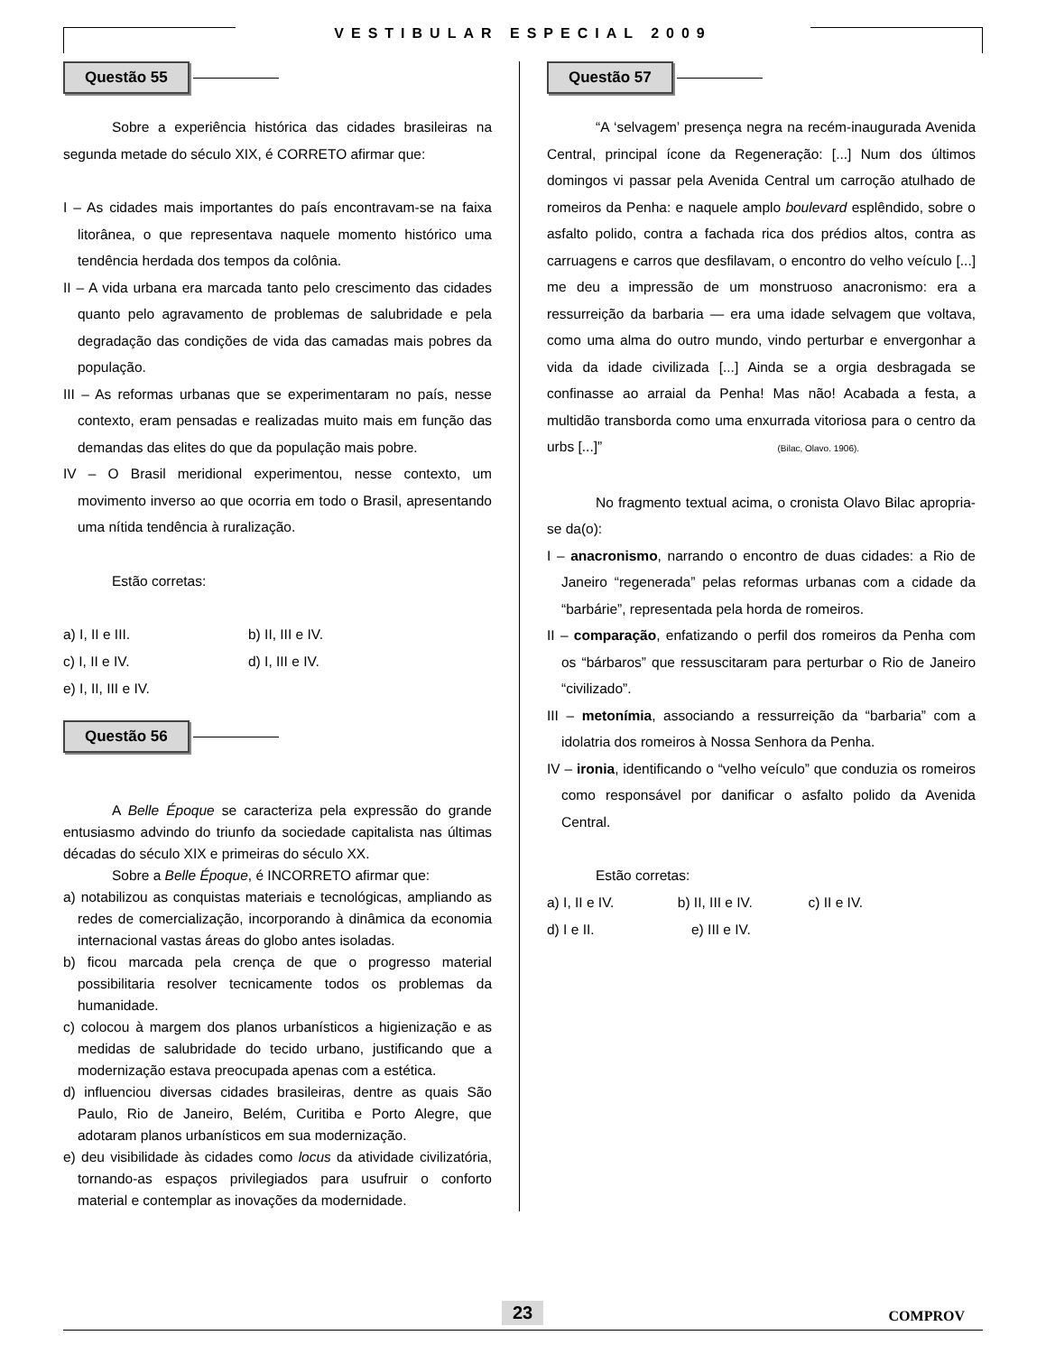VESTIBULAR ESPECIAL 2009
Questão 55
Sobre a experiência histórica das cidades brasileiras na segunda metade do século XIX, é CORRETO afirmar que:
I – As cidades mais importantes do país encontravam-se na faixa litorânea, o que representava naquele momento histórico uma tendência herdada dos tempos da colônia.
II – A vida urbana era marcada tanto pelo crescimento das cidades quanto pelo agravamento de problemas de salubridade e pela degradação das condições de vida das camadas mais pobres da população.
III – As reformas urbanas que se experimentaram no país, nesse contexto, eram pensadas e realizadas muito mais em função das demandas das elites do que da população mais pobre.
IV – O Brasil meridional experimentou, nesse contexto, um movimento inverso ao que ocorria em todo o Brasil, apresentando uma nítida tendência à ruralização.
Estão corretas:
a) I, II e III. b) II, III e IV.
c) I, II e IV. d) I, III e IV.
e) I, II, III e IV.
Questão 56
A Belle Époque se caracteriza pela expressão do grande entusiasmo advindo do triunfo da sociedade capitalista nas últimas décadas do século XIX e primeiras do século XX.
Sobre a Belle Époque, é INCORRETO afirmar que:
a) notabilizou as conquistas materiais e tecnológicas, ampliando as redes de comercialização, incorporando à dinâmica da economia internacional vastas áreas do globo antes isoladas.
b) ficou marcada pela crença de que o progresso material possibilitaria resolver tecnicamente todos os problemas da humanidade.
c) colocou à margem dos planos urbanísticos a higienização e as medidas de salubridade do tecido urbano, justificando que a modernização estava preocupada apenas com a estética.
d) influenciou diversas cidades brasileiras, dentre as quais São Paulo, Rio de Janeiro, Belém, Curitiba e Porto Alegre, que adotaram planos urbanísticos em sua modernização.
e) deu visibilidade às cidades como locus da atividade civilizatória, tornando-as espaços privilegiados para usufruir o conforto material e contemplar as inovações da modernidade.
Questão 57
“A ‘selvagem’ presença negra na recém-inaugurada Avenida Central, principal ícone da Regeneração: [...] Num dos últimos domingos vi passar pela Avenida Central um carroção atulhado de romeiros da Penha: e naquele amplo boulevard esplêndido, sobre o asfalto polido, contra a fachada rica dos prédios altos, contra as carruagens e carros que desfilavam, o encontro do velho veículo [...] me deu a impressão de um monstruoso anacronismo: era a ressurreição da barbaria — era uma idade selvagem que voltava, como uma alma do outro mundo, vindo perturbar e envergonhar a vida da idade civilizada [...] Ainda se a orgia desbragada se confinasse ao arraial da Penha! Mas não! Acabada a festa, a multidão transborda como uma enxurrada vitoriosa para o centro da urbs [...]” (Bilac, Olavo. 1906).
No fragmento textual acima, o cronista Olavo Bilac apropria-se da(o):
I – anacronismo, narrando o encontro de duas cidades: a Rio de Janeiro “regenerada” pelas reformas urbanas com a cidade da “barbárie”, representada pela horda de romeiros.
II – comparação, enfatizando o perfil dos romeiros da Penha com os “bárbaros” que ressuscitaram para perturbar o Rio de Janeiro “civilizado”.
III – metonímia, associando a ressurreição da “barbaria” com a idolatria dos romeiros à Nossa Senhora da Penha.
IV – ironia, identificando o “velho veículo” que conduzia os romeiros como responsável por danificar o asfalto polido da Avenida Central.
Estão corretas:
a) I, II e IV. b) II, III e IV. c) II e IV.
d) I e II. e) III e IV.
23 COMPROV